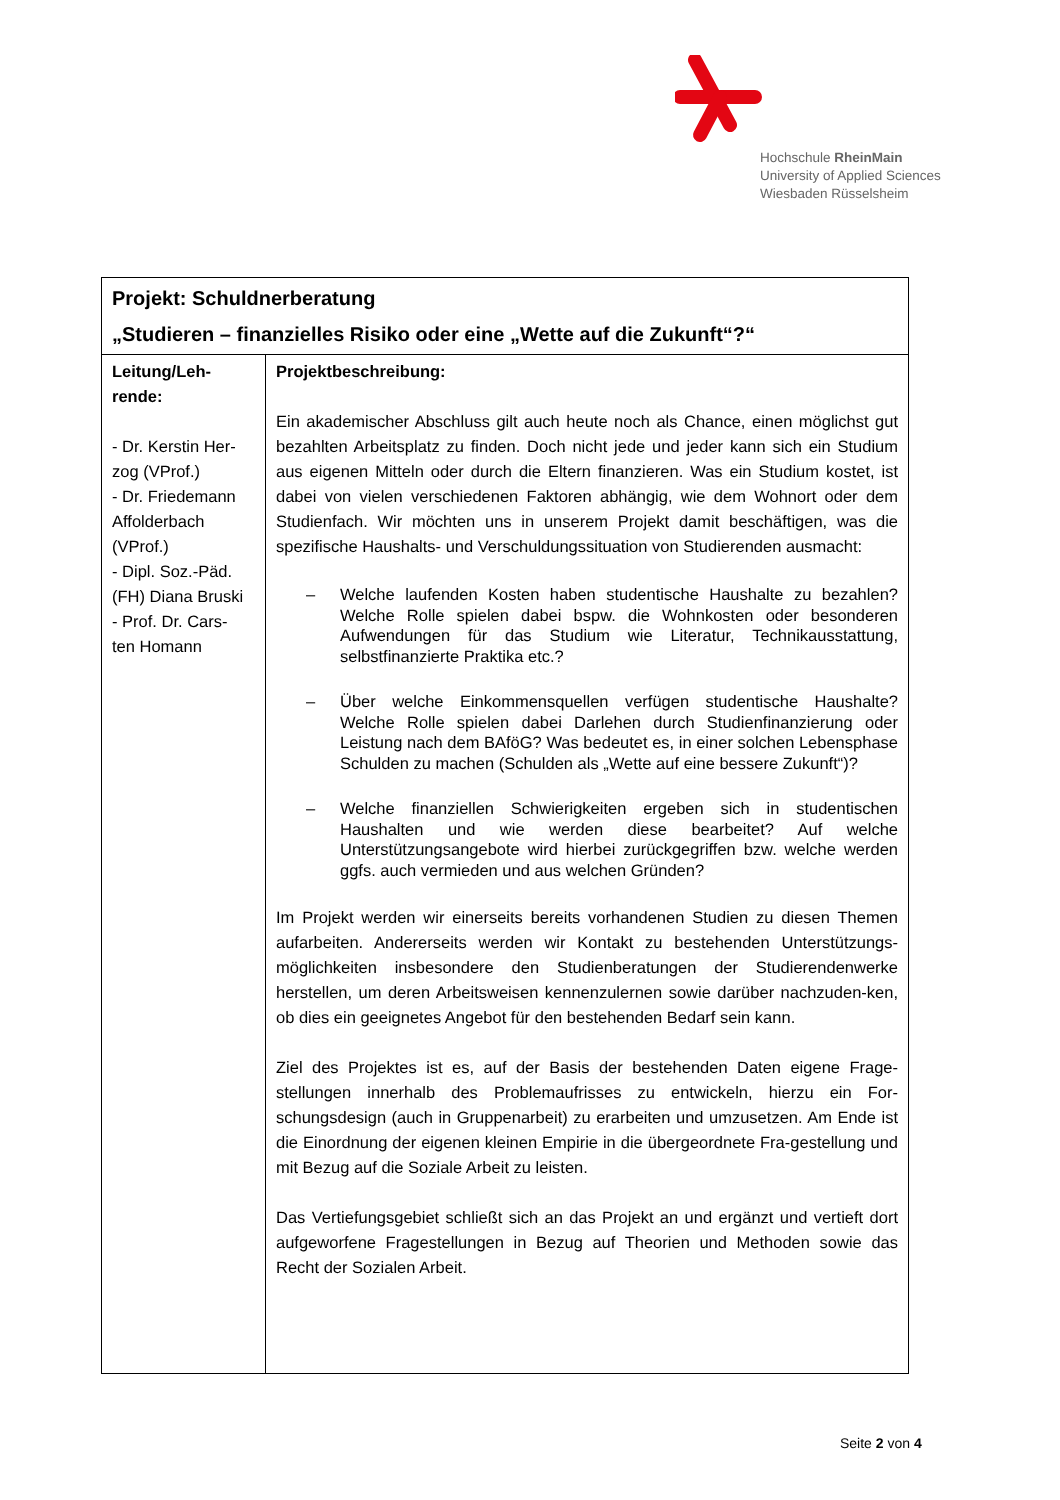Hochschule RheinMain
University of Applied Sciences
Wiesbaden Rüsselsheim
| Projekt: Schuldnerberatung „Studieren – finanzielles Risiko oder eine „Wette auf die Zukunft“?“ | |
| Leitung/Leh- rende: - Dr. Kerstin Her- zog (VProf.) - Dr. Friedemann Affolderbach (VProf.) - Dipl. Soz.-Päd. (FH) Diana Bruski - Prof. Dr. Cars- ten Homann | Projektbeschreibung: Ein akademischer Abschluss gilt auch heute noch als Chance, einen möglichst gut bezahlten Arbeitsplatz zu finden. Doch nicht jede und jeder kann sich ein Studium aus eigenen Mitteln oder durch die Eltern finanzieren. Was ein Studium kostet, ist dabei von vielen verschiedenen Faktoren abhängig, wie dem Wohnort oder dem Studienfach. Wir möchten uns in unserem Projekt damit beschäftigen, was die spezifische Haushalts- und Verschuldungssituation von Studierenden ausmacht: – Welche laufenden Kosten haben studentische Haushalte zu bezahlen? Welche Rolle spielen dabei bspw. die Wohnkosten oder besonderen Aufwendungen für das Studium wie Literatur, Technikausstattung, selbstfinanzierte Praktika etc.? – Über welche Einkommensquellen verfügen studentische Haushalte? Welche Rolle spielen dabei Darlehen durch Studienfinanzierung oder Leistung nach dem BAföG? Was bedeutet es, in einer solchen Lebensphase Schulden zu machen (Schulden als „Wette auf eine bessere Zukunft“)? – Welche finanziellen Schwierigkeiten ergeben sich in studentischen Haushalten und wie werden diese bearbeitet? Auf welche Unterstützungsangebote wird hierbei zurückgegriffen bzw. welche werden ggfs. auch vermieden und aus welchen Gründen? Im Projekt werden wir einerseits bereits vorhandenen Studien zu diesen Themen aufarbeiten. Andererseits werden wir Kontakt zu bestehenden Unterstützungs-möglichkeiten insbesondere den Studienberatungen der Studierendenwerke herstellen, um deren Arbeitsweisen kennenzulernen sowie darüber nachzuden-ken, ob dies ein geeignetes Angebot für den bestehenden Bedarf sein kann. Ziel des Projektes ist es, auf der Basis der bestehenden Daten eigene Frage-stellungen innerhalb des Problemaufrisses zu entwickeln, hierzu ein For-schungsdesign (auch in Gruppenarbeit) zu erarbeiten und umzusetzen. Am Ende ist die Einordnung der eigenen kleinen Empirie in die übergeordnete Fra-gestellung und mit Bezug auf die Soziale Arbeit zu leisten. Das Vertiefungsgebiet schließt sich an das Projekt an und ergänzt und vertieft dort aufgeworfene Fragestellungen in Bezug auf Theorien und Methoden sowie das Recht der Sozialen Arbeit. |
Seite 2 von 4